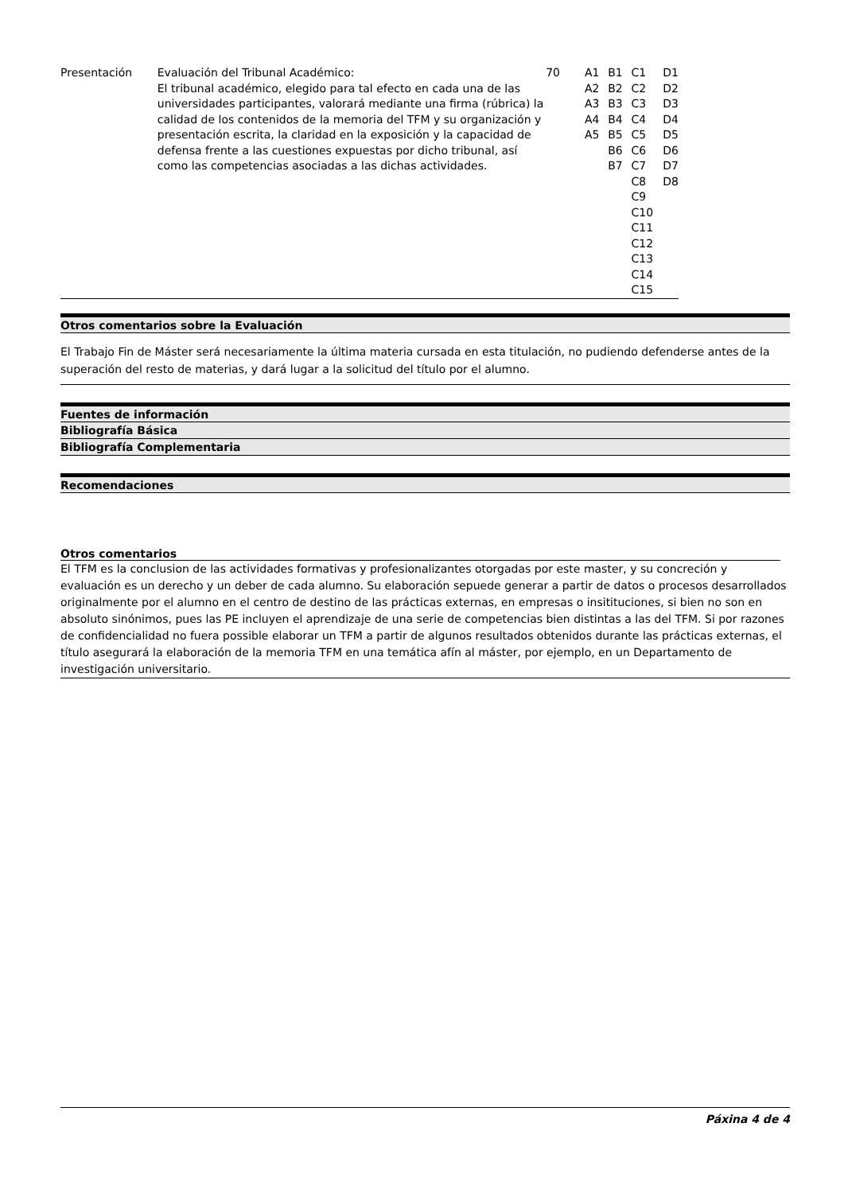| Presentación | Evaluación del Tribunal Académico: El tribunal académico, elegido para tal efecto en cada una de las universidades participantes, valorará mediante una firma (rúbrica) la calidad de los contenidos de la memoria del TFM y su organización y presentación escrita, la claridad en la exposición y la capacidad de defensa frente a las cuestiones expuestas por dicho tribunal, así como las competencias asociadas a las dichas actividades. | 70 | A1 A2 A3 A4 A5 | B1 B2 B3 B4 B5 B6 B7 | C1 C2 C3 C4 C5 C6 C7 C8 C9 C10 C11 C12 C13 C14 C15 | D1 D2 D3 D4 D5 D6 D7 D8 |
Otros comentarios sobre la Evaluación
El Trabajo Fin de Máster será necesariamente la última materia cursada en esta titulación, no pudiendo defenderse antes de la superación del resto de materias, y dará lugar a la solicitud del título por el alumno.
Fuentes de información
Bibliografía Básica
Bibliografía Complementaria
Recomendaciones
Otros comentarios
El TFM es la conclusion de las actividades formativas y profesionalizantes otorgadas por este master, y su concreción y evaluación es un derecho y un deber de cada alumno. Su elaboración sepuede generar a partir de datos o procesos desarrollados originalmente por el alumno en el centro de destino de las prácticas externas, en empresas o insitituciones, si bien no son en absoluto sinónimos, pues las PE incluyen el aprendizaje de una serie de competencias bien distintas a las del TFM. Si por razones de confidencialidad no fuera possible elaborar un TFM a partir de algunos resultados obtenidos durante las prácticas externas, el título asegurará la elaboración de la memoria TFM en una temática afín al máster, por ejemplo, en un Departamento de investigación universitario.
Páxina 4 de 4